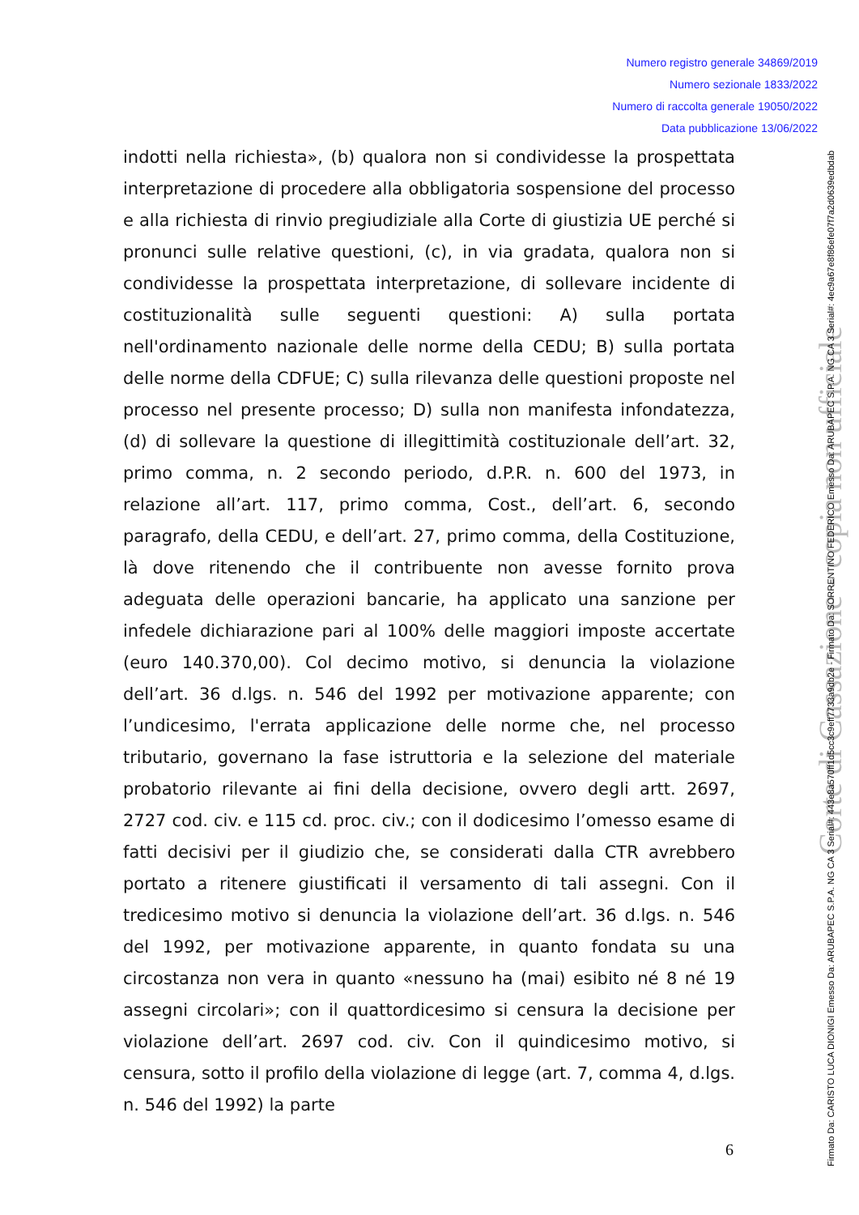Numero registro generale 34869/2019
Numero sezionale 1833/2022
Numero di raccolta generale 19050/2022
Data pubblicazione 13/06/2022
indotti nella richiesta», (b) qualora non si condividesse la prospettata interpretazione di procedere alla obbligatoria sospensione del processo e alla richiesta di rinvio pregiudiziale alla Corte di giustizia UE perché si pronunci sulle relative questioni, (c), in via gradata, qualora non si condividesse la prospettata interpretazione, di sollevare incidente di costituzionalità sulle seguenti questioni: A) sulla portata nell'ordinamento nazionale delle norme della CEDU; B) sulla portata delle norme della CDFUE; C) sulla rilevanza delle questioni proposte nel processo nel presente processo; D) sulla non manifesta infondatezza, (d) di sollevare la questione di illegittimità costituzionale dell’art. 32, primo comma, n. 2 secondo periodo, d.P.R. n. 600 del 1973, in relazione all’art. 117, primo comma, Cost., dell’art. 6, secondo paragrafo, della CEDU, e dell’art. 27, primo comma, della Costituzione, là dove ritenendo che il contribuente non avesse fornito prova adeguata delle operazioni bancarie, ha applicato una sanzione per infedele dichiarazione pari al 100% delle maggiori imposte accertate (euro 140.370,00). Col decimo motivo, si denuncia la violazione dell’art. 36 d.lgs. n. 546 del 1992 per motivazione apparente; con l’undicesimo, l'errata applicazione delle norme che, nel processo tributario, governano la fase istruttoria e la selezione del materiale probatorio rilevante ai fini della decisione, ovvero degli artt. 2697, 2727 cod. civ. e 115 cd. proc. civ.; con il dodicesimo l’omesso esame di fatti decisivi per il giudizio che, se considerati dalla CTR avrebbero portato a ritenere giustificati il versamento di tali assegni. Con il tredicesimo motivo si denuncia la violazione dell’art. 36 d.lgs. n. 546 del 1992, per motivazione apparente, in quanto fondata su una circostanza non vera in quanto «nessuno ha (mai) esibito né 8 né 19 assegni circolari»; con il quattordicesimo si censura la decisione per violazione dell’art. 2697 cod. civ. Con il quindicesimo motivo, si censura, sotto il profilo della violazione di legge (art. 7, comma 4, d.lgs. n. 546 del 1992) la parte
6
Corte di Cassazione - copia non ufficiale
Firmato Da: CARISTO LUCA DIONIGI Emesso Da: ARUBAPEC S.P.A. NG CA 3 Serial#: 443e8a570ff1d5cc3c9eff7733a9db2e - Firmato Da: SORRENTINO FEDERICO Emesso Da: ARUBAPEC S.P.A. NG CA 3 Serial#: 4ec9a67e8f86efe07f7a2d0639edbdab